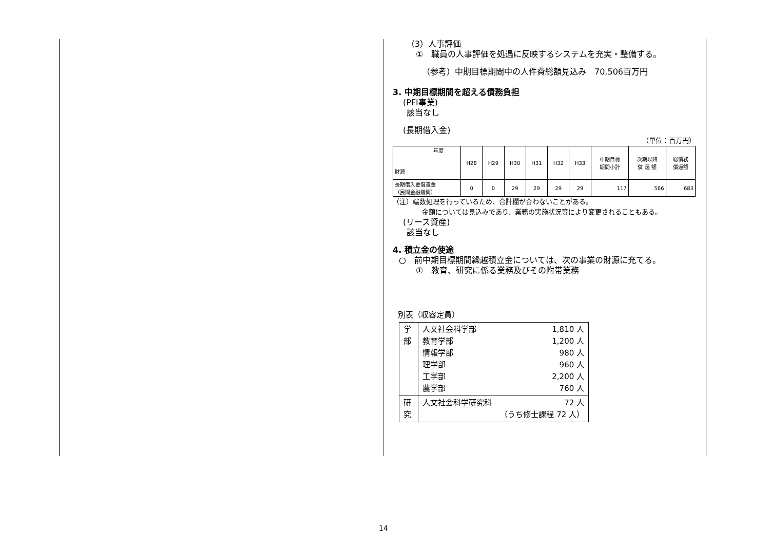（3）人事評価
①　職員の人事評価を処遇に反映するシステムを充実・整備する。
（参考）中期目標期間中の人件費総額見込み　70,506百万円
3. 中期目標期間を超える債務負担
(PFI事業)
該当なし
(長期借入金)
（単位：百万円）
| 年度 財源 | H28 | H29 | H30 | H31 | H32 | H33 | 中期目標 期間小計 | 次期以降 償 還 額 | 総債務 償還額 |
| 長期借入金償還金 （民間金融機関） | 0 | 0 | 29 | 29 | 29 | 29 | 117 | 566 | 683 |
（注）端数処理を行っているため、合計欄が合わないことがある。
金額については見込みであり、業務の実施状況等により変更されることもある。
(リース資産)
該当なし
4. 積立金の使途
○　前中期目標期間繰越積立金については、次の事業の財源に充てる。
①　教育、研究に係る業務及びその附帯業務
別表（収容定員）
| 学 部 | 人文社会科学部 教育学部 情報学部 理学部 工学部 農学部 | 1,810 人 1,200 人 980 人 960 人 2,200 人 760 人 |
| 研 究 | 人文社会科学研究科 | 72 人 （うち修士課程 72 人） |
14